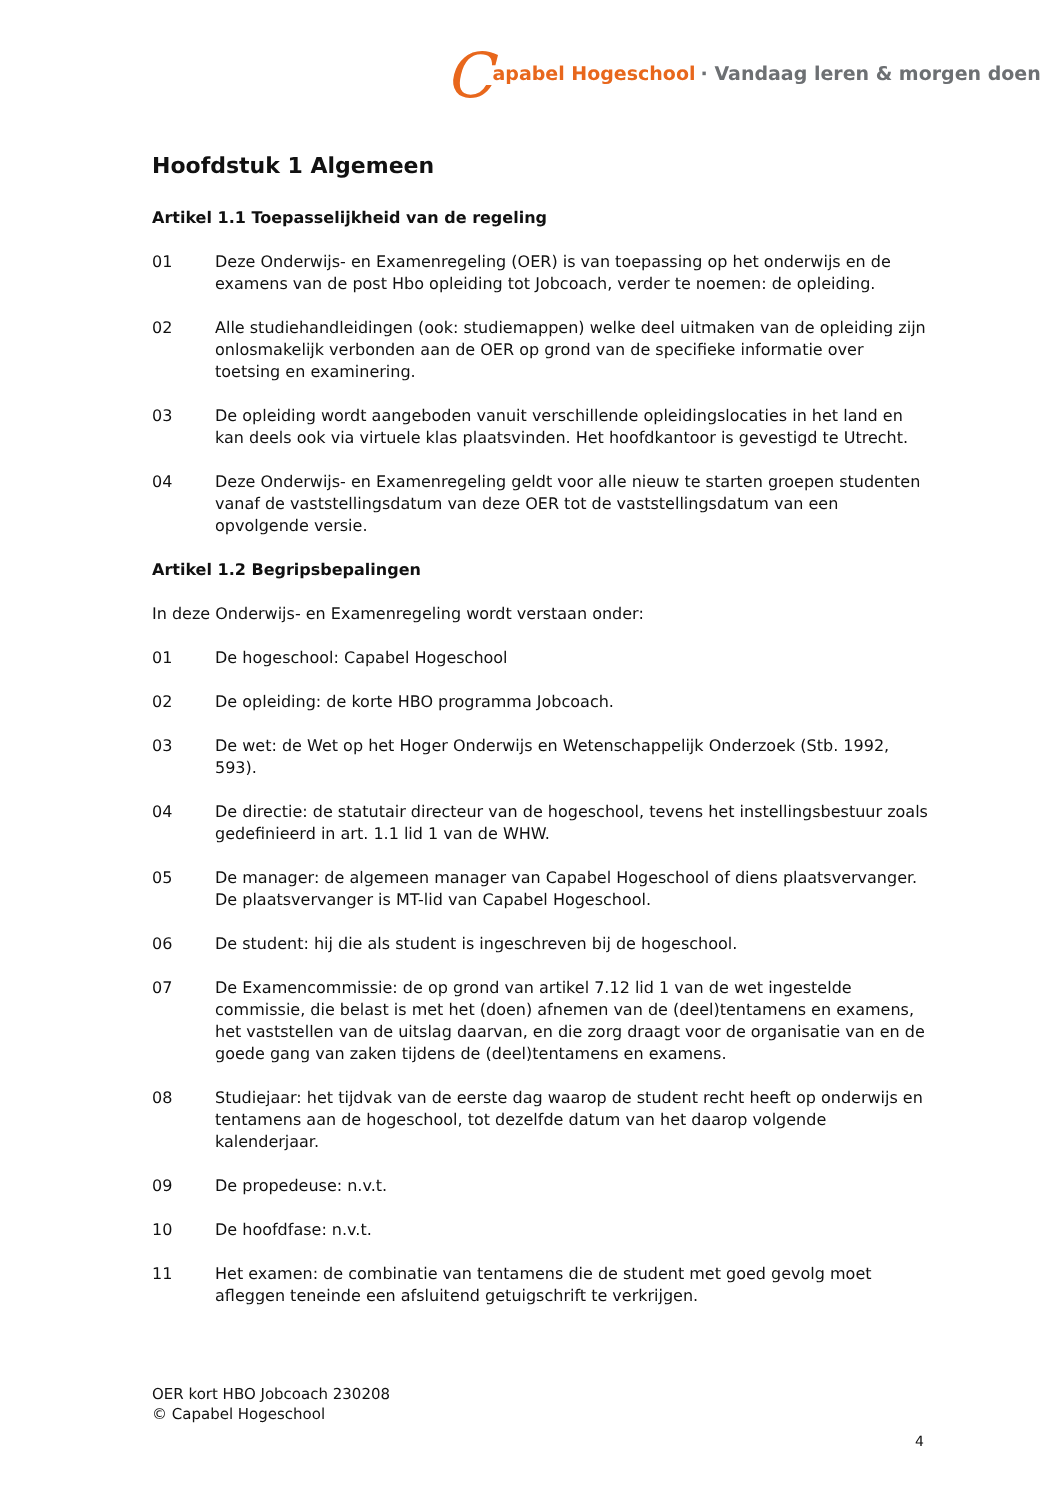Capabel Hogeschool · Vandaag leren & morgen doen
Hoofdstuk 1 Algemeen
Artikel 1.1 Toepasselijkheid van de regeling
01 Deze Onderwijs- en Examenregeling (OER) is van toepassing op het onderwijs en de examens van de post Hbo opleiding tot Jobcoach, verder te noemen: de opleiding.
02 Alle studiehandleidingen (ook: studiemappen) welke deel uitmaken van de opleiding zijn onlosmakelijk verbonden aan de OER op grond van de specifieke informatie over toetsing en examinering.
03 De opleiding wordt aangeboden vanuit verschillende opleidingslocaties in het land en kan deels ook via virtuele klas plaatsvinden. Het hoofdkantoor is gevestigd te Utrecht.
04 Deze Onderwijs- en Examenregeling geldt voor alle nieuw te starten groepen studenten vanaf de vaststellingsdatum van deze OER tot de vaststellingsdatum van een opvolgende versie.
Artikel 1.2 Begripsbepalingen
In deze Onderwijs- en Examenregeling wordt verstaan onder:
01 De hogeschool: Capabel Hogeschool
02 De opleiding: de korte HBO programma Jobcoach.
03 De wet: de Wet op het Hoger Onderwijs en Wetenschappelijk Onderzoek (Stb. 1992, 593).
04 De directie: de statutair directeur van de hogeschool, tevens het instellingsbestuur zoals gedefinieerd in art. 1.1 lid 1 van de WHW.
05 De manager: de algemeen manager van Capabel Hogeschool of diens plaatsvervanger. De plaatsvervanger is MT-lid van Capabel Hogeschool.
06 De student: hij die als student is ingeschreven bij de hogeschool.
07 De Examencommissie: de op grond van artikel 7.12 lid 1 van de wet ingestelde commissie, die belast is met het (doen) afnemen van de (deel)tentamens en examens, het vaststellen van de uitslag daarvan, en die zorg draagt voor de organisatie van en de goede gang van zaken tijdens de (deel)tentamens en examens.
08 Studiejaar: het tijdvak van de eerste dag waarop de student recht heeft op onderwijs en tentamens aan de hogeschool, tot dezelfde datum van het daarop volgende kalenderjaar.
09 De propedeuse: n.v.t.
10 De hoofdfase: n.v.t.
11 Het examen: de combinatie van tentamens die de student met goed gevolg moet afleggen teneinde een afsluitend getuigschrift te verkrijgen.
OER kort HBO Jobcoach 230208
© Capabel Hogeschool
4